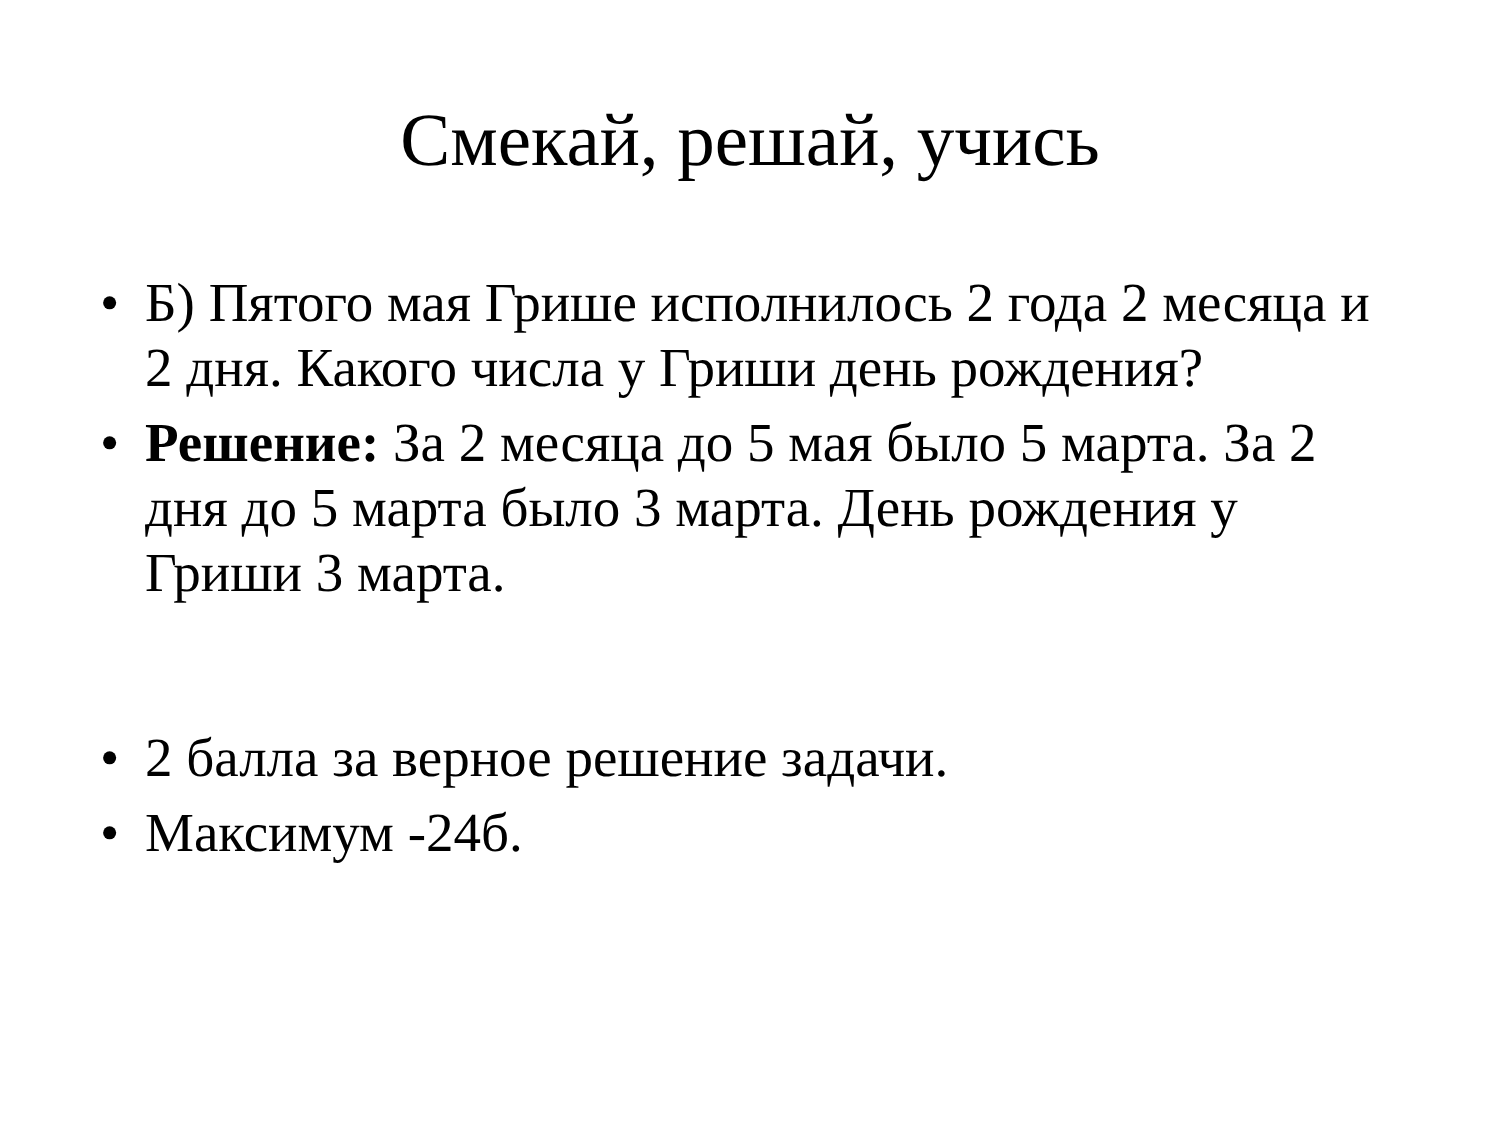Смекай, решай, учись
• Б) Пятого мая Грише исполнилось 2 года 2 месяца и 2 дня. Какого числа у Гриши день рождения?
• Решение: За 2 месяца до 5 мая было 5 марта. За 2 дня до 5 марта было 3 марта. День рождения у Гриши 3 марта.
• 2 балла за верное решение задачи.
• Максимум -24б.